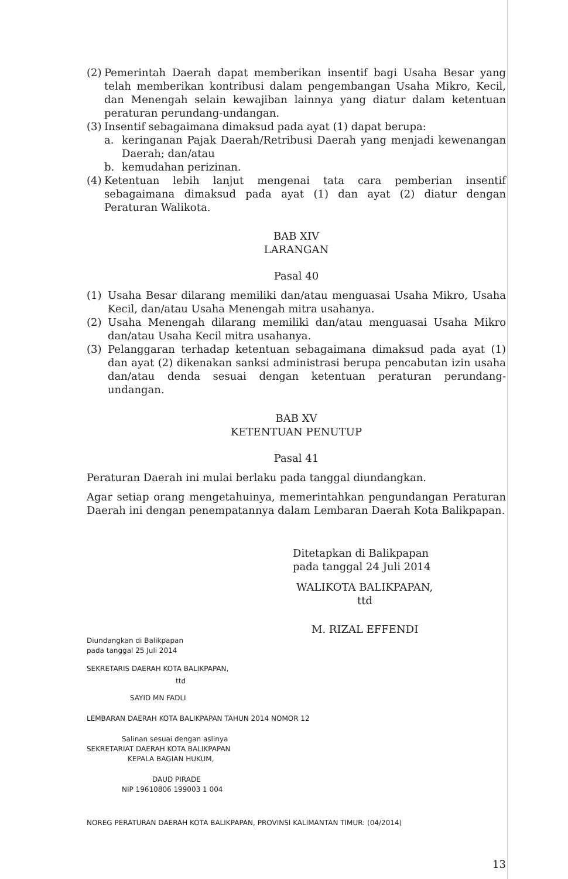(2) Pemerintah Daerah dapat memberikan insentif bagi Usaha Besar yang telah memberikan kontribusi dalam pengembangan Usaha Mikro, Kecil, dan Menengah selain kewajiban lainnya yang diatur dalam ketentuan peraturan perundang-undangan.
(3) Insentif sebagaimana dimaksud pada ayat (1) dapat berupa:
a. keringanan Pajak Daerah/Retribusi Daerah yang menjadi kewenangan Daerah; dan/atau
b. kemudahan perizinan.
(4) Ketentuan lebih lanjut mengenai tata cara pemberian insentif sebagaimana dimaksud pada ayat (1) dan ayat (2) diatur dengan Peraturan Walikota.
BAB XIV
LARANGAN
Pasal 40
(1) Usaha Besar dilarang memiliki dan/atau menguasai Usaha Mikro, Usaha Kecil, dan/atau Usaha Menengah mitra usahanya.
(2) Usaha Menengah dilarang memiliki dan/atau menguasai Usaha Mikro dan/atau Usaha Kecil mitra usahanya.
(3) Pelanggaran terhadap ketentuan sebagaimana dimaksud pada ayat (1) dan ayat (2) dikenakan sanksi administrasi berupa pencabutan izin usaha dan/atau denda sesuai dengan ketentuan peraturan perundang-undangan.
BAB XV
KETENTUAN PENUTUP
Pasal 41
Peraturan Daerah ini mulai berlaku pada tanggal diundangkan.
Agar setiap orang mengetahuinya, memerintahkan pengundangan Peraturan Daerah ini dengan penempatannya dalam Lembaran Daerah Kota Balikpapan.
Ditetapkan di Balikpapan
pada tanggal 24 Juli 2014
WALIKOTA BALIKPAPAN,
ttd
M. RIZAL EFFENDI
Diundangkan di Balikpapan
pada tanggal 25 Juli 2014
SEKRETARIS DAERAH KOTA BALIKPAPAN,
ttd
SAYID MN FADLI
LEMBARAN DAERAH KOTA BALIKPAPAN TAHUN 2014 NOMOR 12
Salinan sesuai dengan aslinya
SEKRETARIAT DAERAH KOTA BALIKPAPAN
KEPALA BAGIAN HUKUM,
DAUD PIRADE
NIP 19610806 199003 1 004
NOREG PERATURAN DAERAH KOTA BALIKPAPAN, PROVINSI KALIMANTAN TIMUR: (04/2014)
13